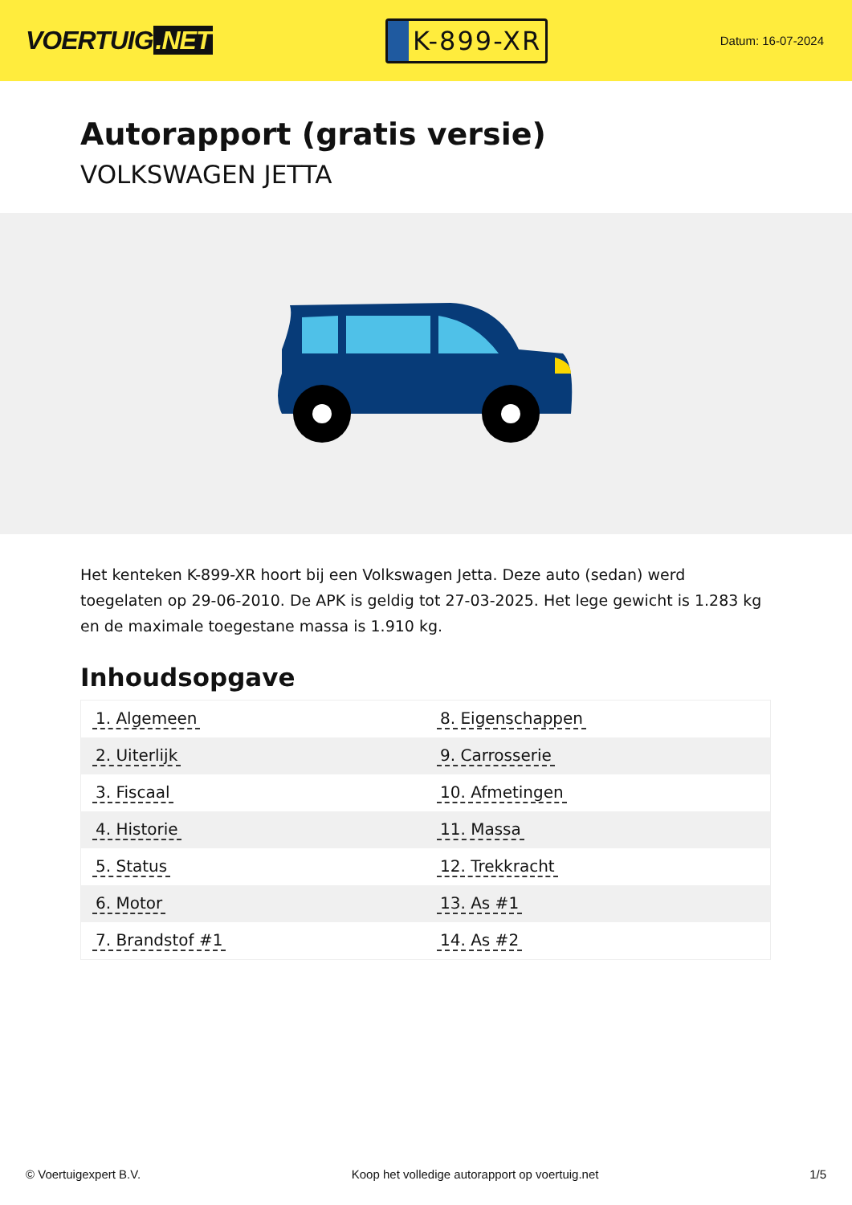VOERTUIG.NET
K-899-XR
Datum: 16-07-2024
Autorapport (gratis versie)
VOLKSWAGEN JETTA
Het kenteken K-899-XR hoort bij een Volkswagen Jetta. Deze auto (sedan) werd toegelaten op 29-06-2010. De APK is geldig tot 27-03-2025. Het lege gewicht is 1.283 kg en de maximale toegestane massa is 1.910 kg.
Inhoudsopgave
| 1. Algemeen | 8. Eigenschappen |
| 2. Uiterlijk | 9. Carrosserie |
| 3. Fiscaal | 10. Afmetingen |
| 4. Historie | 11. Massa |
| 5. Status | 12. Trekkracht |
| 6. Motor | 13. As #1 |
| 7. Brandstof #1 | 14. As #2 |
© Voertuigexpert B.V. Koop het volledige autorapport op voertuig.net 1/5